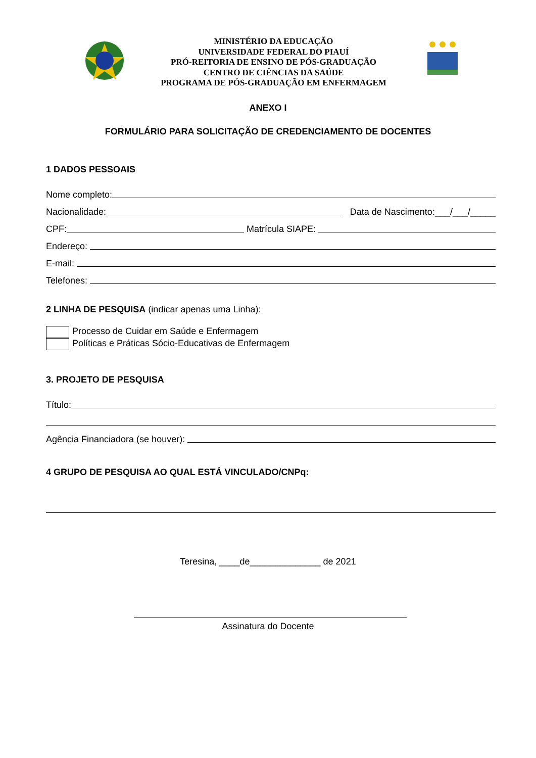MINISTÉRIO DA EDUCAÇÃO
UNIVERSIDADE FEDERAL DO PIAUÍ
PRÓ-REITORIA DE ENSINO DE PÓS-GRADUAÇÃO
CENTRO DE CIÊNCIAS DA SAÚDE
PROGRAMA DE PÓS-GRADUAÇÃO EM ENFERMAGEM
ANEXO I
FORMULÁRIO PARA SOLICITAÇÃO DE CREDENCIAMENTO DE DOCENTES
1 DADOS PESSOAIS
Nome completo:
Nacionalidade: Data de Nascimento:___/___/_____
CPF: Matrícula SIAPE:
Endereço:
E-mail:
Telefones:
2 LINHA DE PESQUISA (indicar apenas uma Linha):
Processo de Cuidar em Saúde e Enfermagem
Políticas e Práticas Sócio-Educativas de Enfermagem
3. PROJETO DE PESQUISA
Título:
Agência Financiadora (se houver):
4 GRUPO DE PESQUISA AO QUAL ESTÁ VINCULADO/CNPq:
Teresina, ____de______________ de 2021
Assinatura do Docente